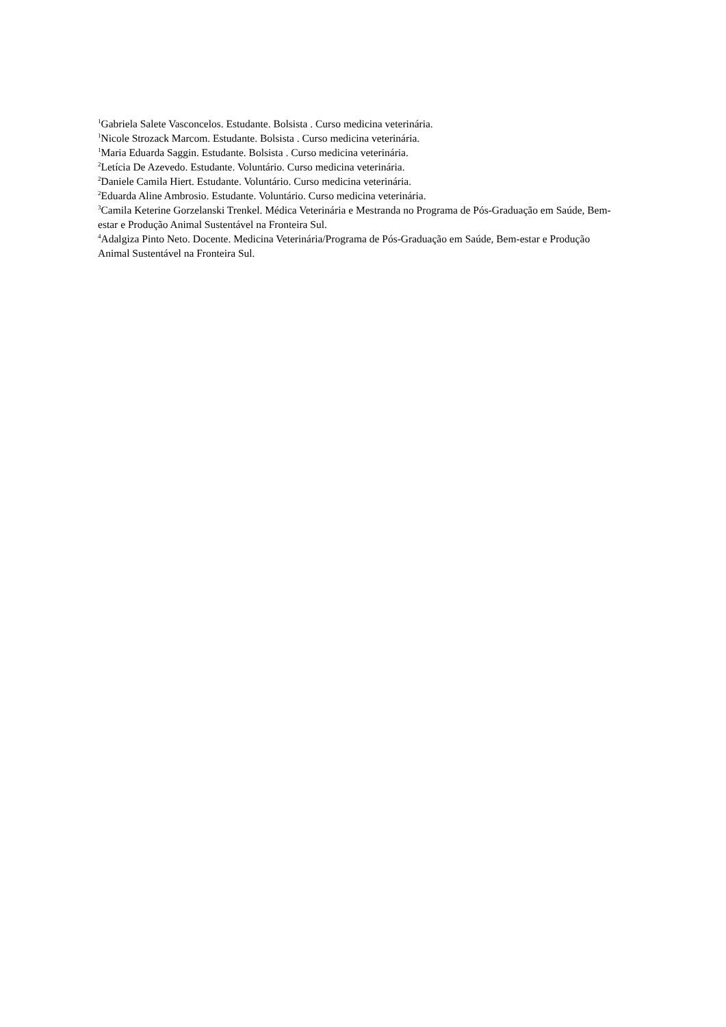<sup>1</sup> Gabriela Salete Vasconcelos. Estudante. Bolsista . Curso medicina veterinária.
<sup>1</sup> Nicole Strozack Marcom. Estudante. Bolsista . Curso medicina veterinária.
<sup>1</sup> Maria Eduarda Saggin. Estudante. Bolsista . Curso medicina veterinária.
<sup>2</sup> Letícia De Azevedo. Estudante. Voluntário. Curso medicina veterinária.
<sup>2</sup> Daniele Camila Hiert. Estudante. Voluntário. Curso medicina veterinária.
<sup>2</sup> Eduarda Aline Ambrosio. Estudante. Voluntário. Curso medicina veterinária.
<sup>3</sup> Camila Keterine Gorzelanski Trenkel. Médica Veterinária e Mestranda no Programa de Pós-Graduação em Saúde, Bem-estar e Produção Animal Sustentável na Fronteira Sul.
<sup>4</sup> Adalgiza Pinto Neto. Docente. Medicina Veterinária/Programa de Pós-Graduação em Saúde, Bem-estar e Produção Animal Sustentável na Fronteira Sul.